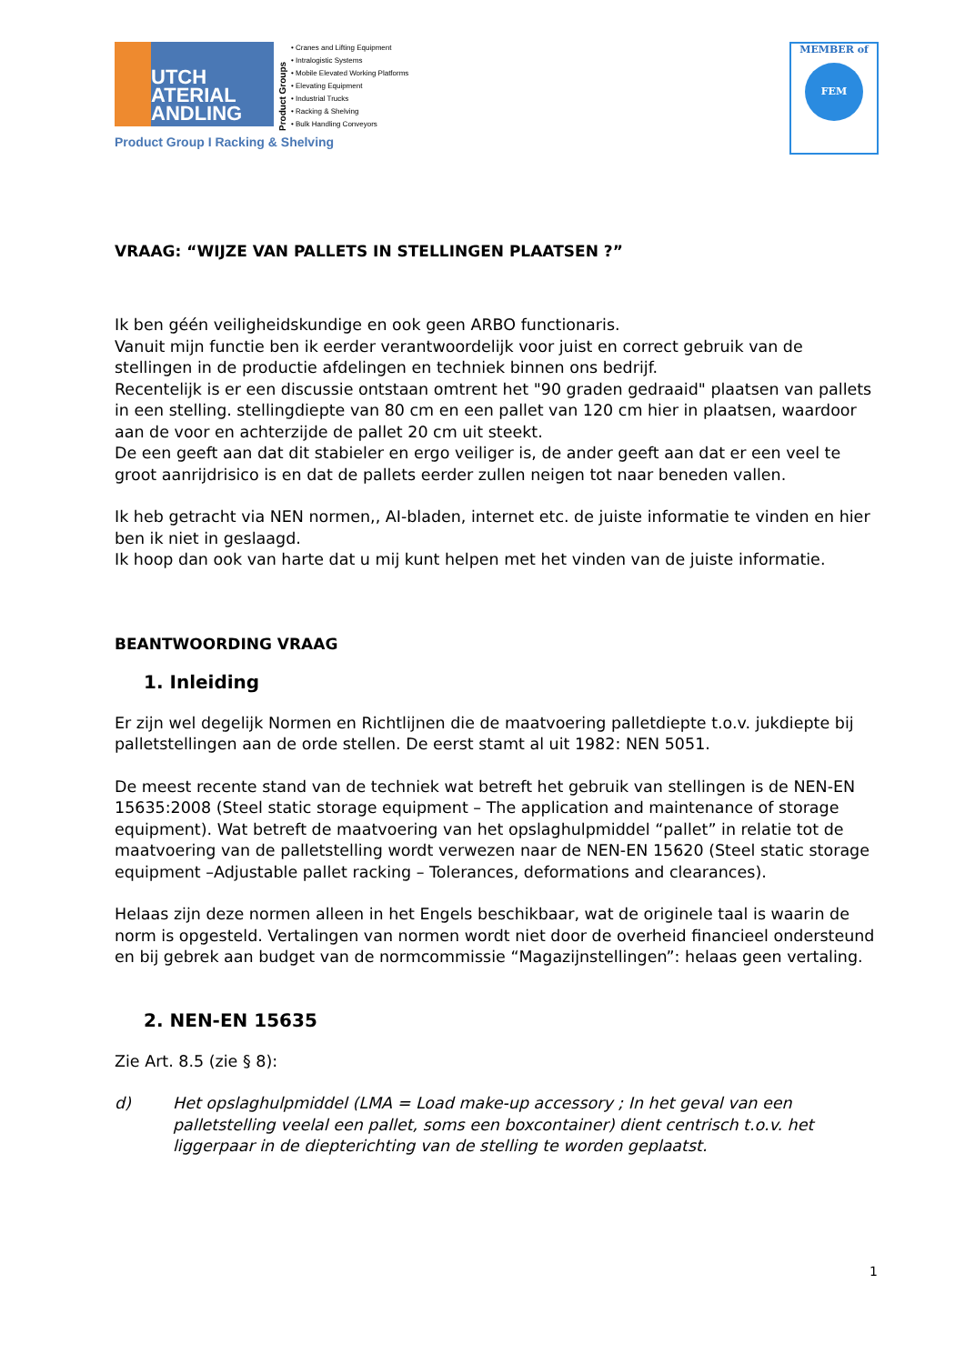UTCH
ATERIAL
ANDLING
Product Groups
• Cranes and Lifting Equipment
• Intralogistic Systems
• Mobile Elevated Working Platforms
• Elevating Equipment
• Industrial Trucks
• Racking & Shelving
• Bulk Handling Conveyors
Product Group I Racking & Shelving
MEMBER of
FEM
VRAAG: “WIJZE VAN PALLETS IN STELLINGEN PLAATSEN ?”
Ik ben géén veiligheidskundige en ook geen ARBO functionaris.
Vanuit mijn functie ben ik eerder verantwoordelijk voor juist en correct gebruik van de stellingen in de productie afdelingen en techniek binnen ons bedrijf.
Recentelijk is er een discussie ontstaan omtrent het "90 graden gedraaid" plaatsen van pallets in een stelling. stellingdiepte van 80 cm en een pallet van 120 cm hier in plaatsen, waardoor aan de voor en achterzijde de pallet 20 cm uit steekt.
De een geeft aan dat dit stabieler en ergo veiliger is, de ander geeft aan dat er een veel te groot aanrijdrisico is en dat de pallets eerder zullen neigen tot naar beneden vallen.
Ik heb getracht via NEN normen,, AI-bladen, internet etc. de juiste informatie te vinden en hier ben ik niet in geslaagd.
Ik hoop dan ook van harte dat u mij kunt helpen met het vinden van de juiste informatie.
BEANTWOORDING VRAAG
1. Inleiding
Er zijn wel degelijk Normen en Richtlijnen die de maatvoering palletdiepte t.o.v. jukdiepte bij palletstellingen aan de orde stellen. De eerst stamt al uit 1982: NEN 5051.
De meest recente stand van de techniek wat betreft het gebruik van stellingen is de NEN-EN 15635:2008 (Steel static storage equipment – The application and maintenance of storage equipment). Wat betreft de maatvoering van het opslaghulpmiddel “pallet” in relatie tot de maatvoering van de palletstelling wordt verwezen naar de NEN-EN 15620 (Steel static storage equipment –Adjustable pallet racking – Tolerances, deformations and clearances).
Helaas zijn deze normen alleen in het Engels beschikbaar, wat de originele taal is waarin de norm is opgesteld. Vertalingen van normen wordt niet door de overheid financieel ondersteund en bij gebrek aan budget van de normcommissie “Magazijnstellingen”: helaas geen vertaling.
2. NEN-EN 15635
Zie Art. 8.5 (zie § 8):
d) Het opslaghulpmiddel (LMA = Load make-up accessory ; In het geval van een palletstelling veelal een pallet, soms een boxcontainer) dient centrisch t.o.v. het liggerpaar in de diepterichting van de stelling te worden geplaatst.
1